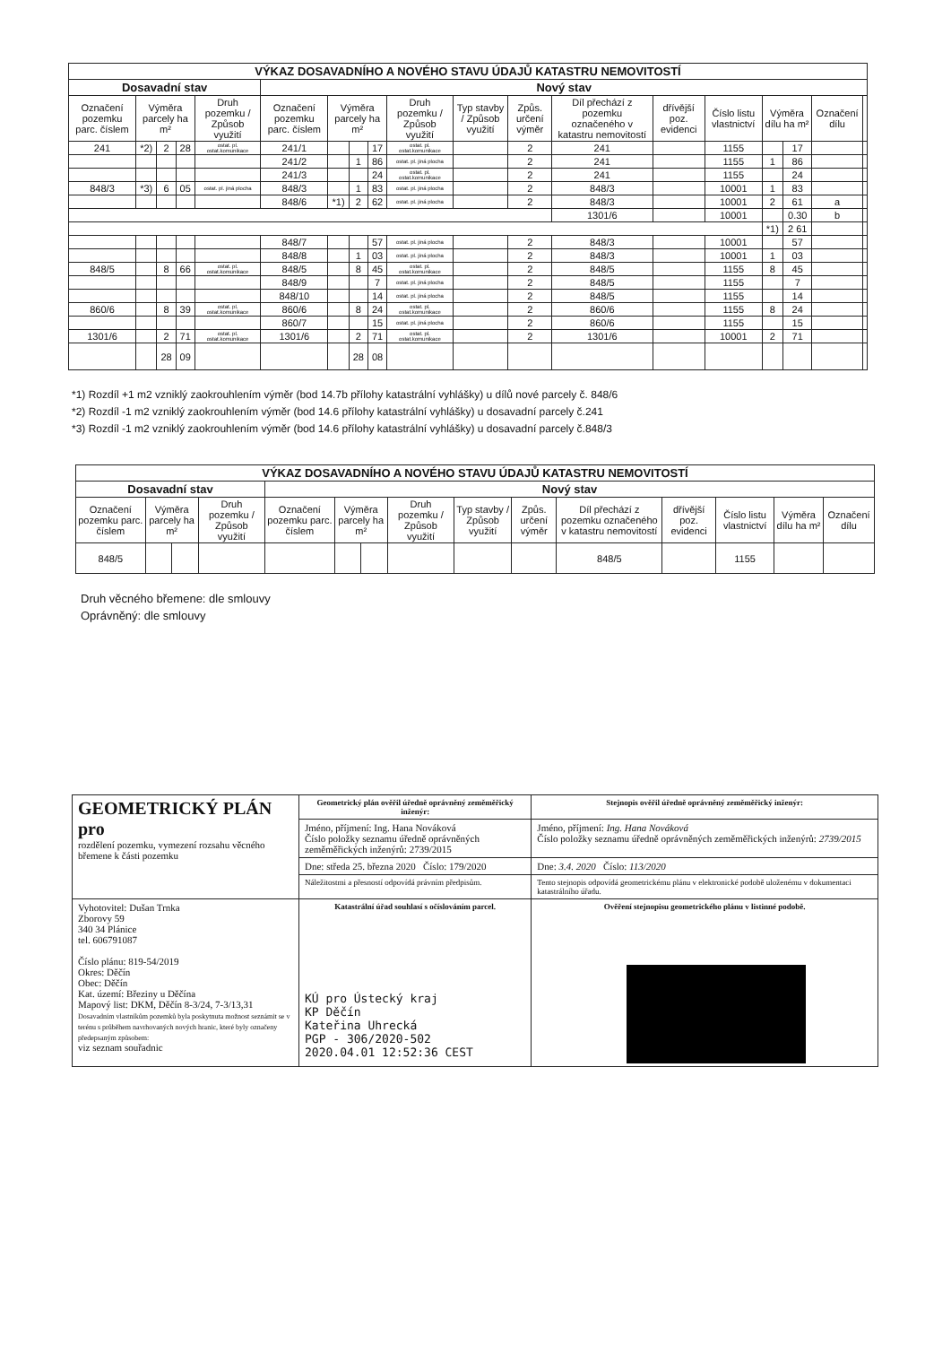| VÝKAZ DOSAVADNÍHO A NOVÉHO STAVU ÚDAJŮ KATASTRU NEMOVITOSTÍ | | | | | | | | | | | | | | | | | | |
| --- | --- | --- | --- | --- | --- | --- | --- | --- | --- | --- | --- | --- | --- | --- | --- | --- | --- | --- |
| Dosavadní stav | | | | | Nový stav | | | | | | | | | | | | | |
| Označení pozemku parc. číslem | Výměra parcely ha m² | | | Druh pozemku / Způsob využití | Označení pozemku parc. číslem | Výměra parcely ha m² | | | Druh pozemku / Způsob využití | Typ stavby / Způsob využití | Způs. určení výměr | Díl přechází z pozemku označeného v katastru nemovitostí | dřívější poz. evidenci | Číslo listu vlastnictví | Výměra dílu ha m² | | Označení dílu | |
| 241 | *2) | 2 | 28 | ostat. pl. ostat.komunikace | 241/1 | | | 17 | ostat. pl. ostat.komunikace | | 2 | 241 | | 1155 | | 17 | | |
| | | | | | 241/2 | | 1 | 86 | ostat. pl. jiná plocha | | 2 | 241 | | 1155 | 1 | 86 | | |
| | | | | | 241/3 | | | 24 | ostat. pl. ostat.komunikace | | 2 | 241 | | 1155 | | 24 | | |
| 848/3 | *3) | 6 | 05 | ostat. pl. jiná plocha | 848/3 | | 1 | 83 | ostat. pl. jiná plocha | | 2 | 848/3 | | 10001 | 1 | 83 | | |
| | | | | | 848/6 | *1) | 2 | 62 | ostat. pl. jiná plocha | | 2 | 848/3 | | 10001 | 2 | 61 | a | |
| | | | | | | | | | | | | 1301/6 | | 10001 | | 0.30 | b | |
| | | | | | | | | | | | | | | | *1) | 2 61 | | |
| | | | | | 848/7 | | | 57 | ostat. pl. jiná plocha | | 2 | 848/3 | | 10001 | | 57 | | |
| | | | | | 848/8 | | 1 | 03 | ostat. pl. jiná plocha | | 2 | 848/3 | | 10001 | 1 | 03 | | |
| 848/5 | | 8 | 66 | ostat. pl. ostat.komunikace | 848/5 | | 8 | 45 | ostat. pl. ostat.komunikace | | 2 | 848/5 | | 1155 | 8 | 45 | | |
| | | | | | 848/9 | | | 7 | ostat. pl. jiná plocha | | 2 | 848/5 | | 1155 | | 7 | | |
| | | | | | 848/10 | | | 14 | ostat. pl. jiná plocha | | 2 | 848/5 | | 1155 | | 14 | | |
| 860/6 | | 8 | 39 | ostat. pl. ostat.komunikace | 860/6 | | 8 | 24 | ostat. pl. ostat.komunikace | | 2 | 860/6 | | 1155 | 8 | 24 | | |
| | | | | | 860/7 | | | 15 | ostat. pl. jiná plocha | | 2 | 860/6 | | 1155 | | 15 | | |
| 1301/6 | | 2 | 71 | ostat. pl. ostat.komunikace | 1301/6 | | 2 | 71 | ostat. pl. ostat.komunikace | | 2 | 1301/6 | | 10001 | 2 | 71 | | |
| | | 28 | 09 | | | | 28 | 08 | | | | | | | | | | |
*1) Rozdíl +1 m2 vzniklý zaokrouhlením výměr (bod 14.7b přílohy katastrální vyhlášky) u dílů nové parcely č. 848/6
*2) Rozdíl -1 m2 vzniklý zaokrouhlením výměr (bod 14.6 přílohy katastrální vyhlášky) u dosavadní parcely č.241
*3) Rozdíl -1 m2 vzniklý zaokrouhlením výměr (bod 14.6 přílohy katastrální vyhlášky) u dosavadní parcely č.848/3
| VÝKAZ DOSAVADNÍHO A NOVÉHO STAVU ÚDAJŮ KATASTRU NEMOVITOSTÍ | | | | | | | | | | | | | | |
| --- | --- | --- | --- | --- | --- | --- | --- | --- | --- | --- | --- | --- | --- | --- |
| Dosavadní stav | | | | Nový stav | | | | | | | | | | |
| Označení pozemku parc. číslem | Výměra parcely ha m² | | Druh pozemku / Způsob využití | Označení pozemku parc. číslem | Výměra parcely ha m² | | Druh pozemku / Způsob využití | Typ stavby / Způsob využití | Způs. určení výměr | Díl přechází z pozemku označeného v katastru nemovitostí | dřívější poz. evidenci | Číslo listu vlastnictví | Výměra dílu ha m² | Označení dílu |
| 848/5 | | | | | | | | | | 848/5 | | 1155 | | |
Druh věcného břemene: dle smlouvy
Oprávněný: dle smlouvy
| GEOMETRICKÝ PLÁN pro rozdělení pozemku, vymezení rozsahu věcného břemene k části pozemku | Geometrický plán ověřil úředně oprávněný zeměměřický inženýr: | Stejnopis ověřil úředně oprávněný zeměměřický inženýr: |
| | Jméno, příjmení: Ing. Hana Nováková Číslo položky seznamu úředně oprávněných zeměměřických inženýrů: 2739/2015 | Jméno, příjmení: Ing. Hana Nováková Číslo položky seznamu úředně oprávněných zeměměřických inženýrů: 2739/2015 |
| | Dne: středa 25. března 2020 Číslo: 179/2020 | Dne: 3.4. 2020 Číslo: 113/2020 |
| | Náležitostmi a přesností odpovídá právním předpisům. | Tento stejnopis odpovídá geometrickému plánu v elektronické podobě uloženému v dokumentaci katastrálního úřadu. |
| Vyhotovitel: Dušan Trnka Zborovy 59 340 34 Plánice tel. 606791087 Číslo plánu: 819-54/2019 Okres: Děčín Obec: Děčín Kat. území: Březiny u Děčína Mapový list: DKM, Děčín 8-3/24, 7-3/13,31 Dosavadním vlastníkům pozemků byla poskytnuta možnost seznámit se v terénu s průběhem navrhovaných nových hranic, které byly označeny předepsaným způsobem: viz seznam souřadnic | Katastrální úřad souhlasí s očíslováním parcel. KÚ pro Ústecký kraj KP Děčín Kateřina Uhrecká PGP - 306/2020-502 2020.04.01 12:52:36 CEST | Ověření stejnopisu geometrického plánu v listinné podobě. |